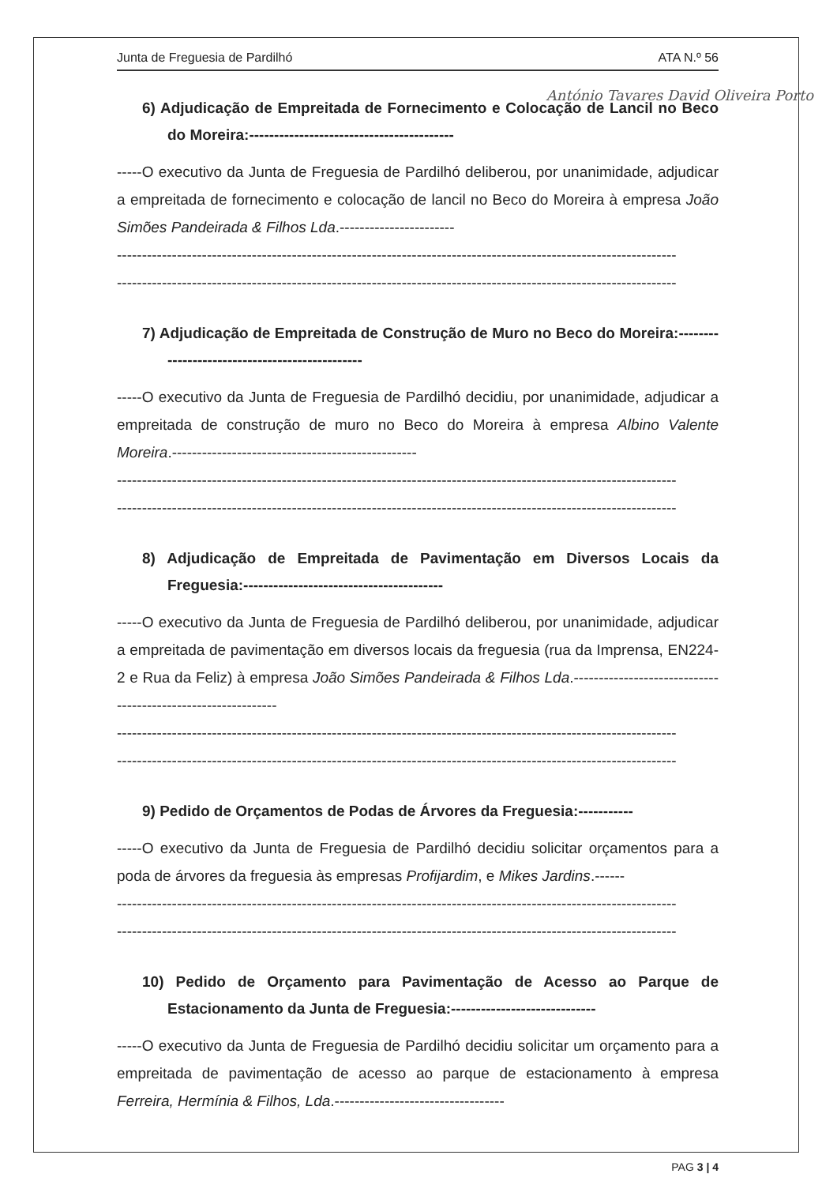Junta de Freguesia de Pardilhó ATA N.º 56
António Tavares David Oliveira Porto
6) Adjudicação de Empreitada de Fornecimento e Colocação de Lancil no Beco do Moreira:-----------------------------------------
-----O executivo da Junta de Freguesia de Pardilhó deliberou, por unanimidade, adjudicar a empreitada de fornecimento e colocação de lancil no Beco do Moreira à empresa João Simões Pandeirada & Filhos Lda.-----------------------
----------------------------------------------------------------------------------------------------------------
----------------------------------------------------------------------------------------------------------------
7) Adjudicação de Empreitada de Construção de Muro no Beco do Moreira:-----------------------------------------------
-----O executivo da Junta de Freguesia de Pardilhó decidiu, por unanimidade, adjudicar a empreitada de construção de muro no Beco do Moreira à empresa Albino Valente Moreira.-------------------------------------------------
----------------------------------------------------------------------------------------------------------------
----------------------------------------------------------------------------------------------------------------
8) Adjudicação de Empreitada de Pavimentação em Diversos Locais da Freguesia:----------------------------------------
-----O executivo da Junta de Freguesia de Pardilhó deliberou, por unanimidade, adjudicar a empreitada de pavimentação em diversos locais da freguesia (rua da Imprensa, EN224-2 e Rua da Feliz) à empresa João Simões Pandeirada & Filhos Lda.-------------------------------------------------------------
----------------------------------------------------------------------------------------------------------------
----------------------------------------------------------------------------------------------------------------
9) Pedido de Orçamentos de Podas de Árvores da Freguesia:-----------
-----O executivo da Junta de Freguesia de Pardilhó decidiu solicitar orçamentos para a poda de árvores da freguesia às empresas Profijardim, e Mikes Jardins.------
----------------------------------------------------------------------------------------------------------------
----------------------------------------------------------------------------------------------------------------
10) Pedido de Orçamento para Pavimentação de Acesso ao Parque de Estacionamento da Junta de Freguesia:-----------------------------
-----O executivo da Junta de Freguesia de Pardilhó decidiu solicitar um orçamento para a empreitada de pavimentação de acesso ao parque de estacionamento à empresa Ferreira, Hermínia & Filhos, Lda.----------------------------------
PAG 3 | 4